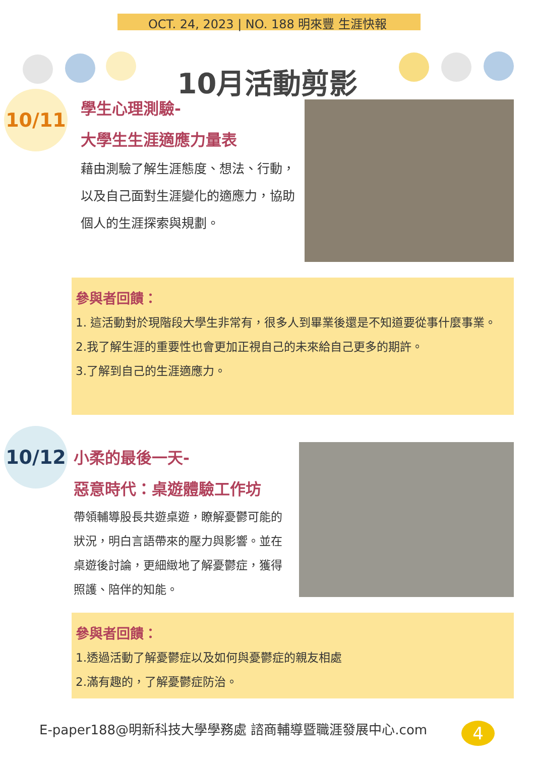OCT. 24, 2023 | NO. 188 明來豐 生涯快報
10月活動剪影
10/11
學生心理測驗-
大學生生涯適應力量表
藉由測驗了解生涯態度、想法、行動，以及自己面對生涯變化的適應力，協助個人的生涯探索與規劃。
參與者回饋：
1. 這活動對於現階段大學生非常有，很多人到畢業後還是不知道要從事什麼事業。
2.我了解生涯的重要性也會更加正視自己的未來給自己更多的期許。
3.了解到自己的生涯適應力。
10/12
小柔的最後一天-
惡意時代：桌遊體驗工作坊
帶領輔導股長共遊桌遊，瞭解憂鬱可能的狀況，明白言語帶來的壓力與影響。並在桌遊後討論，更細緻地了解憂鬱症，獲得照護、陪伴的知能。
參與者回饋：
1.透過活動了解憂鬱症以及如何與憂鬱症的親友相處
2.滿有趣的，了解憂鬱症防治。
E-paper188@明新科技大學學務處 諮商輔導暨職涯發展中心.com
4